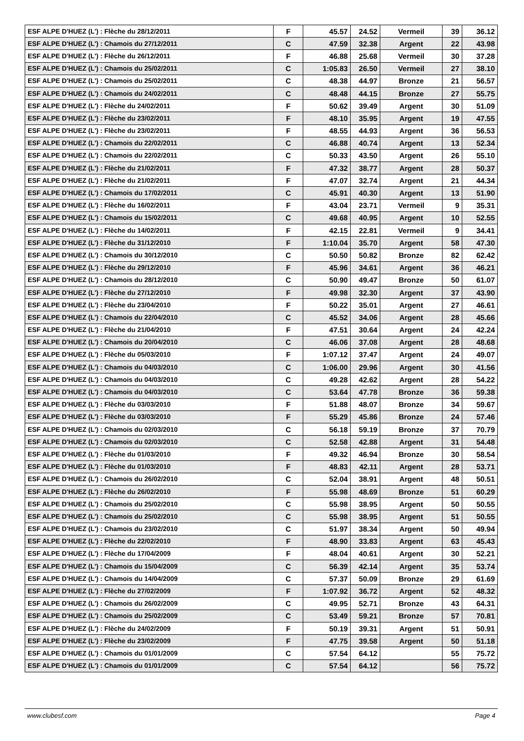| ESF ALPE D'HUEZ (L') : Flèche du 28/12/2011 | F | 45.57 | 24.52 | Vermeil | 39 | 36.12 |
| ESF ALPE D'HUEZ (L') : Chamois du 27/12/2011 | C | 47.59 | 32.38 | Argent | 22 | 43.98 |
| ESF ALPE D'HUEZ (L') : Flèche du 26/12/2011 | F | 46.88 | 25.68 | Vermeil | 30 | 37.28 |
| ESF ALPE D'HUEZ (L') : Chamois du 25/02/2011 | C | 1:05.83 | 26.50 | Vermeil | 27 | 38.10 |
| ESF ALPE D'HUEZ (L') : Chamois du 25/02/2011 | C | 48.38 | 44.97 | Bronze | 21 | 56.57 |
| ESF ALPE D'HUEZ (L') : Chamois du 24/02/2011 | C | 48.48 | 44.15 | Bronze | 27 | 55.75 |
| ESF ALPE D'HUEZ (L') : Flèche du 24/02/2011 | F | 50.62 | 39.49 | Argent | 30 | 51.09 |
| ESF ALPE D'HUEZ (L') : Flèche du 23/02/2011 | F | 48.10 | 35.95 | Argent | 19 | 47.55 |
| ESF ALPE D'HUEZ (L') : Flèche du 23/02/2011 | F | 48.55 | 44.93 | Argent | 36 | 56.53 |
| ESF ALPE D'HUEZ (L') : Chamois du 22/02/2011 | C | 46.88 | 40.74 | Argent | 13 | 52.34 |
| ESF ALPE D'HUEZ (L') : Chamois du 22/02/2011 | C | 50.33 | 43.50 | Argent | 26 | 55.10 |
| ESF ALPE D'HUEZ (L') : Flèche du 21/02/2011 | F | 47.32 | 38.77 | Argent | 28 | 50.37 |
| ESF ALPE D'HUEZ (L') : Flèche du 21/02/2011 | F | 47.07 | 32.74 | Argent | 21 | 44.34 |
| ESF ALPE D'HUEZ (L') : Chamois du 17/02/2011 | C | 45.91 | 40.30 | Argent | 13 | 51.90 |
| ESF ALPE D'HUEZ (L') : Flèche du 16/02/2011 | F | 43.04 | 23.71 | Vermeil | 9 | 35.31 |
| ESF ALPE D'HUEZ (L') : Chamois du 15/02/2011 | C | 49.68 | 40.95 | Argent | 10 | 52.55 |
| ESF ALPE D'HUEZ (L') : Flèche du 14/02/2011 | F | 42.15 | 22.81 | Vermeil | 9 | 34.41 |
| ESF ALPE D'HUEZ (L') : Flèche du 31/12/2010 | F | 1:10.04 | 35.70 | Argent | 58 | 47.30 |
| ESF ALPE D'HUEZ (L') : Chamois du 30/12/2010 | C | 50.50 | 50.82 | Bronze | 82 | 62.42 |
| ESF ALPE D'HUEZ (L') : Flèche du 29/12/2010 | F | 45.96 | 34.61 | Argent | 36 | 46.21 |
| ESF ALPE D'HUEZ (L') : Chamois du 28/12/2010 | C | 50.90 | 49.47 | Bronze | 50 | 61.07 |
| ESF ALPE D'HUEZ (L') : Flèche du 27/12/2010 | F | 49.98 | 32.30 | Argent | 37 | 43.90 |
| ESF ALPE D'HUEZ (L') : Flèche du 23/04/2010 | F | 50.22 | 35.01 | Argent | 27 | 46.61 |
| ESF ALPE D'HUEZ (L') : Chamois du 22/04/2010 | C | 45.52 | 34.06 | Argent | 28 | 45.66 |
| ESF ALPE D'HUEZ (L') : Flèche du 21/04/2010 | F | 47.51 | 30.64 | Argent | 24 | 42.24 |
| ESF ALPE D'HUEZ (L') : Chamois du 20/04/2010 | C | 46.06 | 37.08 | Argent | 28 | 48.68 |
| ESF ALPE D'HUEZ (L') : Flèche du 05/03/2010 | F | 1:07.12 | 37.47 | Argent | 24 | 49.07 |
| ESF ALPE D'HUEZ (L') : Chamois du 04/03/2010 | C | 1:06.00 | 29.96 | Argent | 30 | 41.56 |
| ESF ALPE D'HUEZ (L') : Chamois du 04/03/2010 | C | 49.28 | 42.62 | Argent | 28 | 54.22 |
| ESF ALPE D'HUEZ (L') : Chamois du 04/03/2010 | C | 53.64 | 47.78 | Bronze | 36 | 59.38 |
| ESF ALPE D'HUEZ (L') : Flèche du 03/03/2010 | F | 51.88 | 48.07 | Bronze | 34 | 59.67 |
| ESF ALPE D'HUEZ (L') : Flèche du 03/03/2010 | F | 55.29 | 45.86 | Bronze | 24 | 57.46 |
| ESF ALPE D'HUEZ (L') : Chamois du 02/03/2010 | C | 56.18 | 59.19 | Bronze | 37 | 70.79 |
| ESF ALPE D'HUEZ (L') : Chamois du 02/03/2010 | C | 52.58 | 42.88 | Argent | 31 | 54.48 |
| ESF ALPE D'HUEZ (L') : Flèche du 01/03/2010 | F | 49.32 | 46.94 | Bronze | 30 | 58.54 |
| ESF ALPE D'HUEZ (L') : Flèche du 01/03/2010 | F | 48.83 | 42.11 | Argent | 28 | 53.71 |
| ESF ALPE D'HUEZ (L') : Chamois du 26/02/2010 | C | 52.04 | 38.91 | Argent | 48 | 50.51 |
| ESF ALPE D'HUEZ (L') : Flèche du 26/02/2010 | F | 55.98 | 48.69 | Bronze | 51 | 60.29 |
| ESF ALPE D'HUEZ (L') : Chamois du 25/02/2010 | C | 55.98 | 38.95 | Argent | 50 | 50.55 |
| ESF ALPE D'HUEZ (L') : Chamois du 25/02/2010 | C | 55.98 | 38.95 | Argent | 51 | 50.55 |
| ESF ALPE D'HUEZ (L') : Chamois du 23/02/2010 | C | 51.97 | 38.34 | Argent | 50 | 49.94 |
| ESF ALPE D'HUEZ (L') : Flèche du 22/02/2010 | F | 48.90 | 33.83 | Argent | 63 | 45.43 |
| ESF ALPE D'HUEZ (L') : Flèche du 17/04/2009 | F | 48.04 | 40.61 | Argent | 30 | 52.21 |
| ESF ALPE D'HUEZ (L') : Chamois du 15/04/2009 | C | 56.39 | 42.14 | Argent | 35 | 53.74 |
| ESF ALPE D'HUEZ (L') : Chamois du 14/04/2009 | C | 57.37 | 50.09 | Bronze | 29 | 61.69 |
| ESF ALPE D'HUEZ (L') : Flèche du 27/02/2009 | F | 1:07.92 | 36.72 | Argent | 52 | 48.32 |
| ESF ALPE D'HUEZ (L') : Chamois du 26/02/2009 | C | 49.95 | 52.71 | Bronze | 43 | 64.31 |
| ESF ALPE D'HUEZ (L') : Chamois du 25/02/2009 | C | 53.49 | 59.21 | Bronze | 57 | 70.81 |
| ESF ALPE D'HUEZ (L') : Flèche du 24/02/2009 | F | 50.19 | 39.31 | Argent | 51 | 50.91 |
| ESF ALPE D'HUEZ (L') : Flèche du 23/02/2009 | F | 47.75 | 39.58 | Argent | 50 | 51.18 |
| ESF ALPE D'HUEZ (L') : Chamois du 01/01/2009 | C | 57.54 | 64.12 | | 55 | 75.72 |
| ESF ALPE D'HUEZ (L') : Chamois du 01/01/2009 | C | 57.54 | 64.12 | | 56 | 75.72 |
www.clubesf.com Page 4